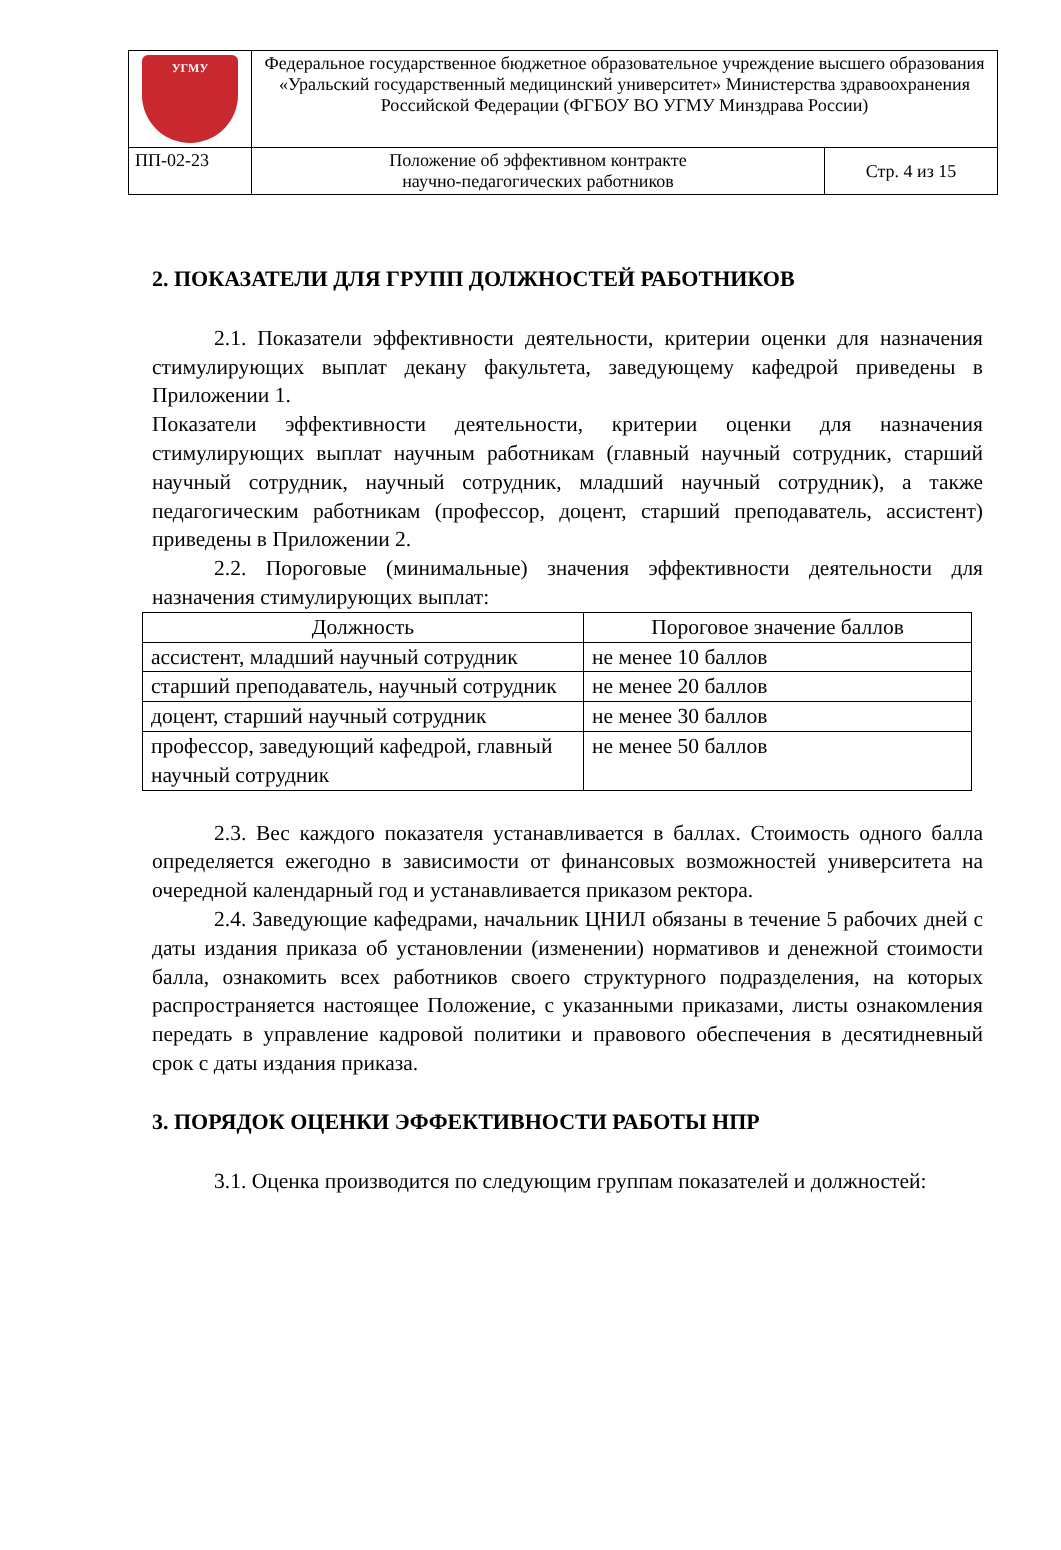| УГМУ | Федеральное государственное бюджетное образовательное учреждение высшего образования «Уральский государственный медицинский университет» Министерства здравоохранения Российской Федерации (ФГБОУ ВО УГМУ Минздрава России) | |
| ПП-02-23 | Положение об эффективном контракте научно-педагогических работников | Стр. 4 из 15 |
2. ПОКАЗАТЕЛИ ДЛЯ ГРУПП ДОЛЖНОСТЕЙ РАБОТНИКОВ
2.1. Показатели эффективности деятельности, критерии оценки для назначения стимулирующих выплат декану факультета, заведующему кафедрой приведены в Приложении 1.
Показатели эффективности деятельности, критерии оценки для назначения стимулирующих выплат научным работникам (главный научный сотрудник, старший научный сотрудник, научный сотрудник, младший научный сотрудник), а также педагогическим работникам (профессор, доцент, старший преподаватель, ассистент) приведены в Приложении 2.
2.2. Пороговые (минимальные) значения эффективности деятельности для назначения стимулирующих выплат:
| Должность | Пороговое значение баллов |
| --- | --- |
| ассистент, младший научный сотрудник | не менее 10 баллов |
| старший преподаватель, научный сотрудник | не менее 20 баллов |
| доцент, старший научный сотрудник | не менее 30 баллов |
| профессор, заведующий кафедрой, главный научный сотрудник | не менее 50 баллов |
2.3. Вес каждого показателя устанавливается в баллах. Стоимость одного балла определяется ежегодно в зависимости от финансовых возможностей университета на очередной календарный год и устанавливается приказом ректора.
2.4. Заведующие кафедрами, начальник ЦНИЛ обязаны в течение 5 рабочих дней с даты издания приказа об установлении (изменении) нормативов и денежной стоимости балла, ознакомить всех работников своего структурного подразделения, на которых распространяется настоящее Положение, с указанными приказами, листы ознакомления передать в управление кадровой политики и правового обеспечения в десятидневный срок с даты издания приказа.
3. ПОРЯДОК ОЦЕНКИ ЭФФЕКТИВНОСТИ РАБОТЫ НПР
3.1. Оценка производится по следующим группам показателей и должностей: